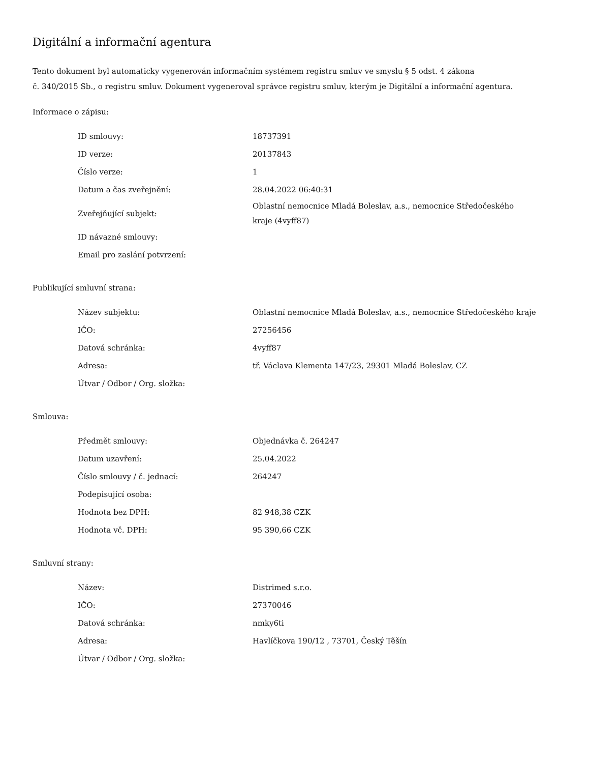Digitální a informační agentura
Tento dokument byl automaticky vygenerován informačním systémem registru smluv ve smyslu § 5 odst. 4 zákona
č. 340/2015 Sb., o registru smluv. Dokument vygeneroval správce registru smluv, kterým je Digitální a informační agentura.
Informace o zápisu:
| ID smlouvy: | 18737391 |
| ID verze: | 20137843 |
| Číslo verze: | 1 |
| Datum a čas zveřejnění: | 28.04.2022 06:40:31 |
| Zveřejňující subjekt: | Oblastní nemocnice Mladá Boleslav, a.s., nemocnice Středočeského kraje (4vyff87) |
| ID návazné smlouvy: | |
| Email pro zaslání potvrzení: | |
Publikující smluvní strana:
| Název subjektu: | Oblastní nemocnice Mladá Boleslav, a.s., nemocnice Středočeského kraje |
| IČO: | 27256456 |
| Datová schránka: | 4vyff87 |
| Adresa: | tř. Václava Klementa 147/23, 29301 Mladá Boleslav, CZ |
| Útvar / Odbor / Org. složka: | |
Smlouva:
| Předmět smlouvy: | Objednávka č. 264247 |
| Datum uzavření: | 25.04.2022 |
| Číslo smlouvy / č. jednací: | 264247 |
| Podepisující osoba: | |
| Hodnota bez DPH: | 82 948,38 CZK |
| Hodnota vč. DPH: | 95 390,66 CZK |
Smluvní strany:
| Název: | Distrimed s.r.o. |
| IČO: | 27370046 |
| Datová schránka: | nmky6ti |
| Adresa: | Havlíčkova 190/12 , 73701, Český Těšín |
| Útvar / Odbor / Org. složka: | |